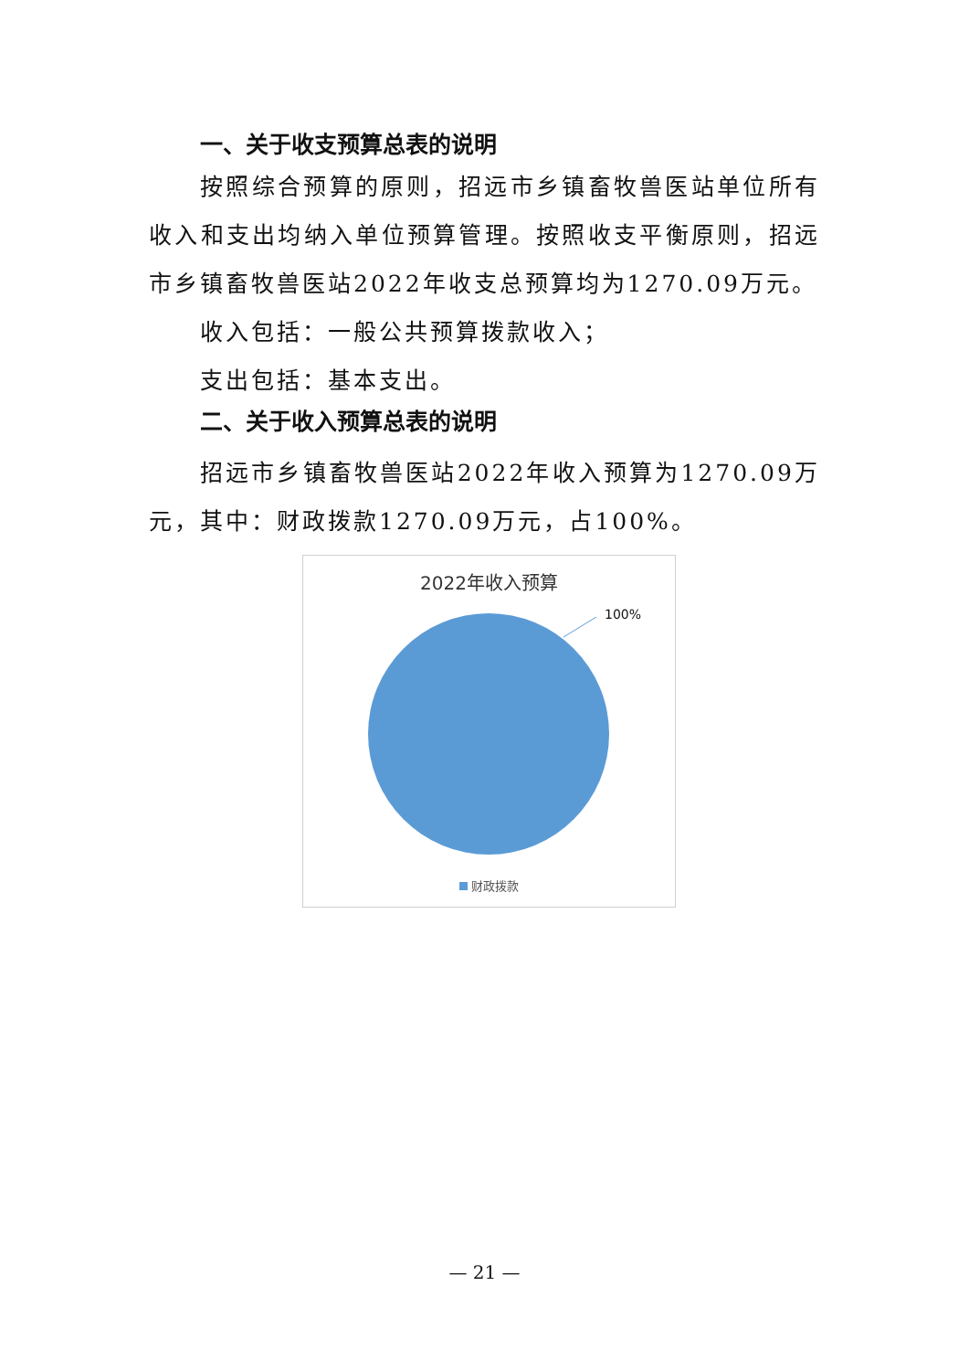一、关于收支预算总表的说明
按照综合预算的原则，招远市乡镇畜牧兽医站单位所有收入和支出均纳入单位预算管理。按照收支平衡原则，招远市乡镇畜牧兽医站2022年收支总预算均为1270.09万元。
收入包括：一般公共预算拨款收入；
支出包括：基本支出。
二、关于收入预算总表的说明
招远市乡镇畜牧兽医站2022年收入预算为1270.09万元，其中：财政拨款1270.09万元，占100%。
2022年收入预算
100%
财政拨款
— 21 —